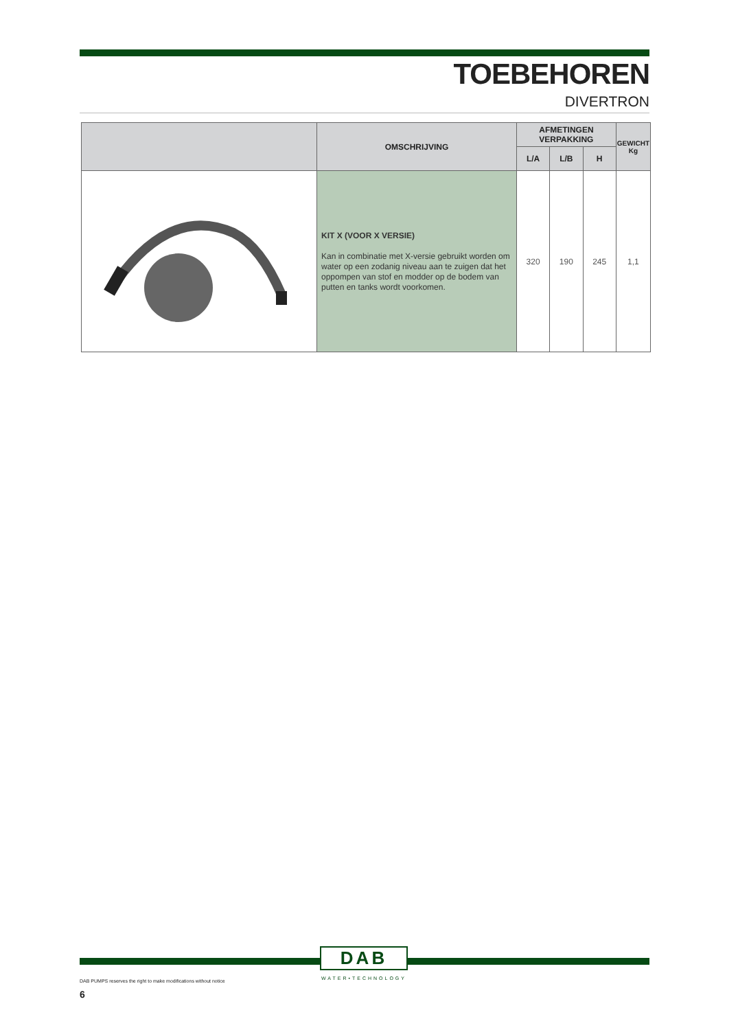TOEBEHOREN
DIVERTRON
| | OMSCHRIJVING | AFMETINGEN VERPAKKING | | | GEWICHT Kg |
| --- | --- | --- | --- | --- | --- |
| | | L/A | L/B | H | |
| | KIT X (VOOR X VERSIE) Kan in combinatie met X-versie gebruikt worden om water op een zodanig niveau aan te zuigen dat het oppompen van stof en modder op de bodem van putten en tanks wordt voorkomen. | 320 | 190 | 245 | 1,1 |
DAB
WATER•TECHNOLOGY
DAB PUMPS reserves the right to make modifications without notice
6